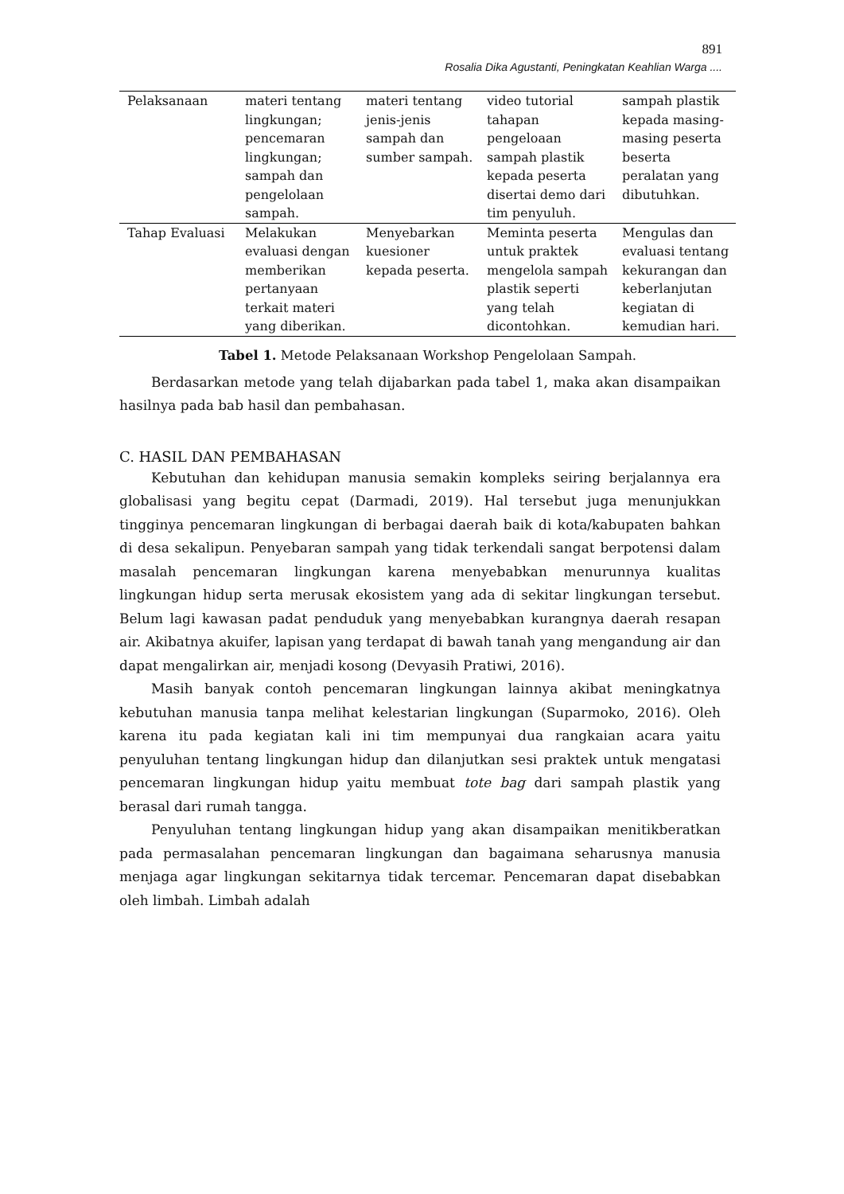891
Rosalia Dika Agustanti, Peningkatan Keahlian Warga ....
| Pelaksanaan | materi tentang lingkungan; pencemaran lingkungan; sampah dan pengelolaan sampah. | materi tentang jenis-jenis sampah dan sumber sampah. | video tutorial tahapan pengeloaan sampah plastik kepada peserta disertai demo dari tim penyuluh. | sampah plastik kepada masing-masing peserta beserta peralatan yang dibutuhkan. |
| Tahap Evaluasi | Melakukan evaluasi dengan memberikan pertanyaan terkait materi yang diberikan. | Menyebarkan kuesioner kepada peserta. | Meminta peserta untuk praktek mengelola sampah plastik seperti yang telah dicontohkan. | Mengulas dan evaluasi tentang kekurangan dan keberlanjutan kegiatan di kemudian hari. |
Tabel 1. Metode Pelaksanaan Workshop Pengelolaan Sampah.
Berdasarkan metode yang telah dijabarkan pada tabel 1, maka akan disampaikan hasilnya pada bab hasil dan pembahasan.
C. HASIL DAN PEMBAHASAN
Kebutuhan dan kehidupan manusia semakin kompleks seiring berjalannya era globalisasi yang begitu cepat (Darmadi, 2019). Hal tersebut juga menunjukkan tingginya pencemaran lingkungan di berbagai daerah baik di kota/kabupaten bahkan di desa sekalipun. Penyebaran sampah yang tidak terkendali sangat berpotensi dalam masalah pencemaran lingkungan karena menyebabkan menurunnya kualitas lingkungan hidup serta merusak ekosistem yang ada di sekitar lingkungan tersebut. Belum lagi kawasan padat penduduk yang menyebabkan kurangnya daerah resapan air. Akibatnya akuifer, lapisan yang terdapat di bawah tanah yang mengandung air dan dapat mengalirkan air, menjadi kosong (Devyasih Pratiwi, 2016).
Masih banyak contoh pencemaran lingkungan lainnya akibat meningkatnya kebutuhan manusia tanpa melihat kelestarian lingkungan (Suparmoko, 2016). Oleh karena itu pada kegiatan kali ini tim mempunyai dua rangkaian acara yaitu penyuluhan tentang lingkungan hidup dan dilanjutkan sesi praktek untuk mengatasi pencemaran lingkungan hidup yaitu membuat tote bag dari sampah plastik yang berasal dari rumah tangga.
Penyuluhan tentang lingkungan hidup yang akan disampaikan menitikberatkan pada permasalahan pencemaran lingkungan dan bagaimana seharusnya manusia menjaga agar lingkungan sekitarnya tidak tercemar. Pencemaran dapat disebabkan oleh limbah. Limbah adalah